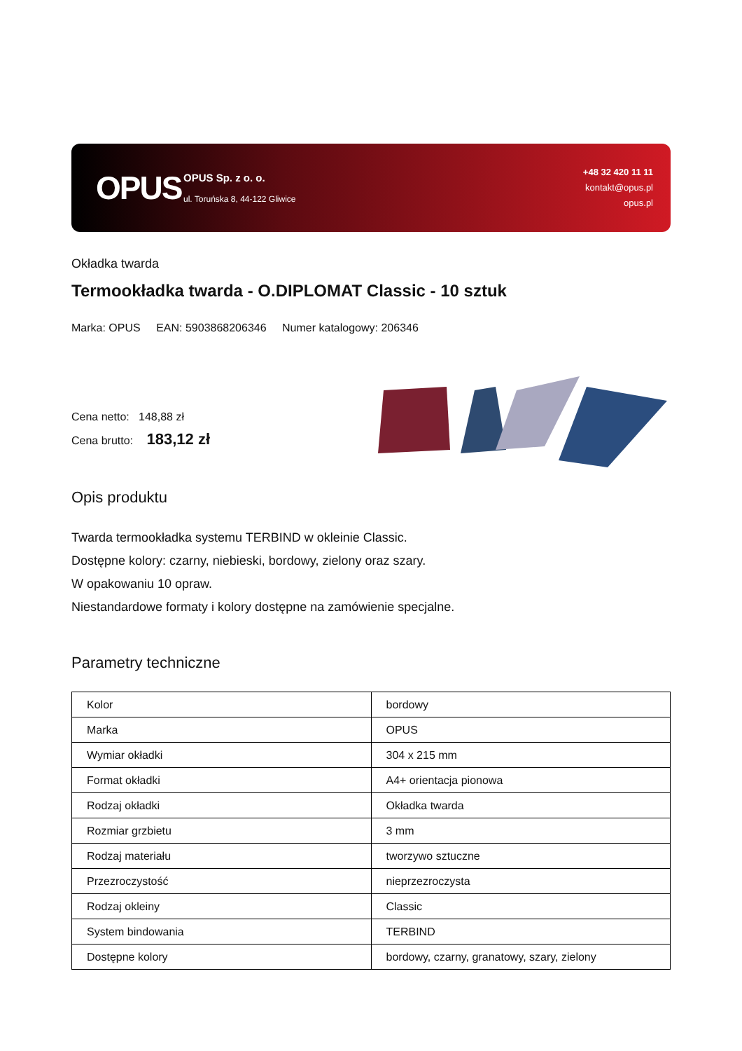OPUS
OPUS Sp. z o. o.
ul. Toruńska 8, 44-122 Gliwice
+48 32 420 11 11
kontakt@opus.pl
opus.pl
Okładka twarda
Termookładka twarda - O.DIPLOMAT Classic - 10 sztuk
Marka: OPUS EAN: 5903868206346 Numer katalogowy: 206346
Cena netto: 148,88 zł
Cena brutto: 183,12 zł
Opis produktu
Twarda termookładka systemu TERBIND w okleinie Classic.
Dostępne kolory: czarny, niebieski, bordowy, zielony oraz szary.
W opakowaniu 10 opraw.
Niestandardowe formaty i kolory dostępne na zamówienie specjalne.
Parametry techniczne
| Kolor | bordowy |
| Marka | OPUS |
| Wymiar okładki | 304 x 215 mm |
| Format okładki | A4+ orientacja pionowa |
| Rodzaj okładki | Okładka twarda |
| Rozmiar grzbietu | 3 mm |
| Rodzaj materiału | tworzywo sztuczne |
| Przezroczystość | nieprzezroczysta |
| Rodzaj okleiny | Classic |
| System bindowania | TERBIND |
| Dostępne kolory | bordowy, czarny, granatowy, szary, zielony |